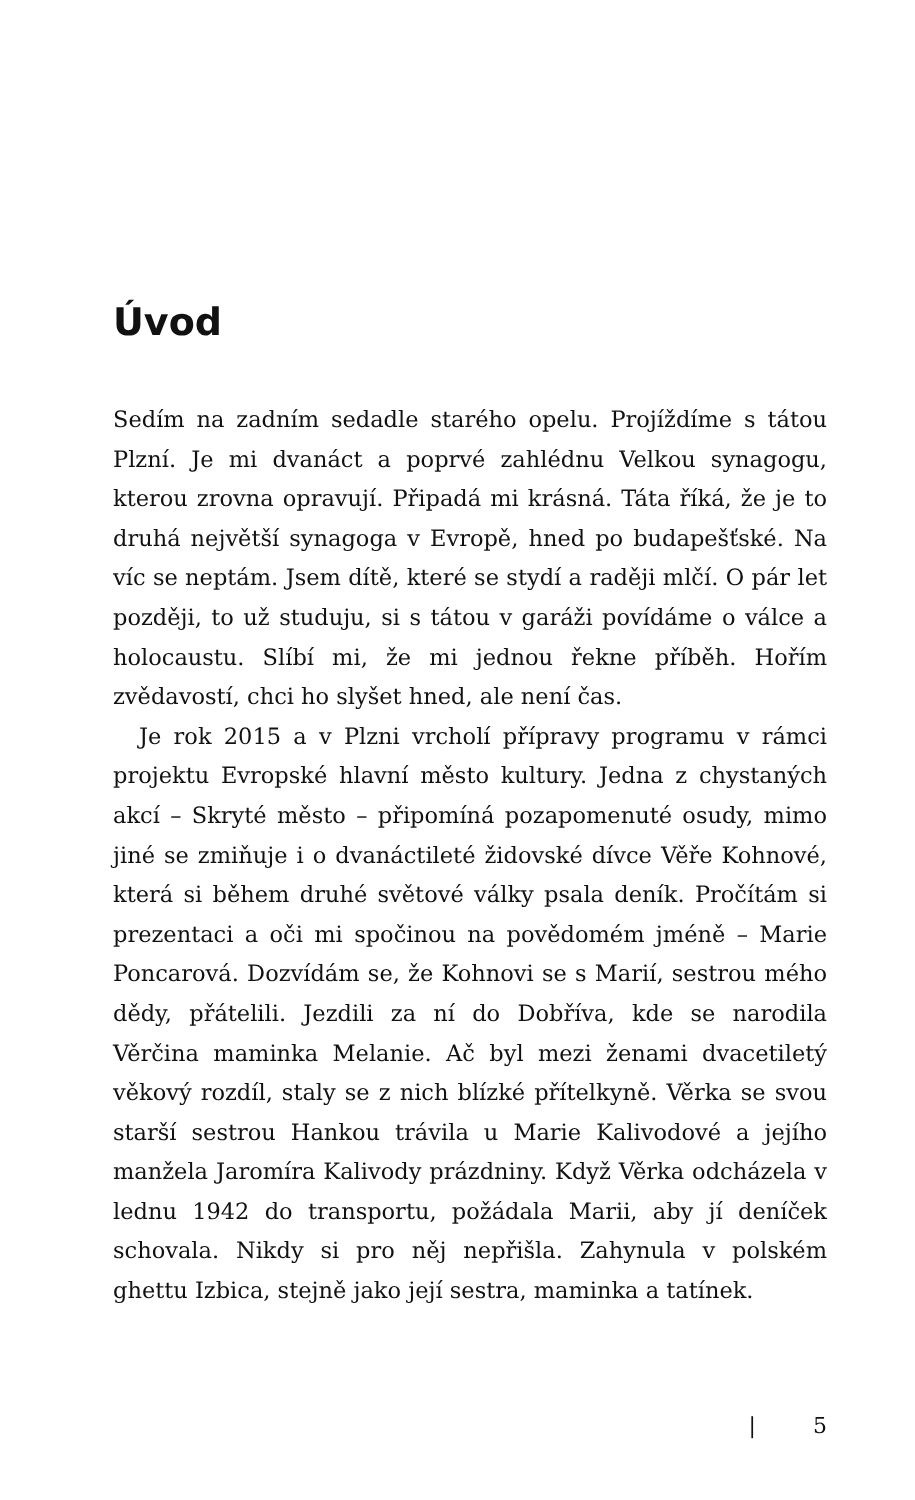Úvod
Sedím na zadním sedadle starého opelu. Projíždíme s tátou Plzní. Je mi dvanáct a poprvé zahlédnu Velkou synagogu, kterou zrovna opravují. Připadá mi krásná. Táta říká, že je to druhá největší synagoga v Evropě, hned po budapešťské. Na víc se neptám. Jsem dítě, které se stydí a raději mlčí. O pár let později, to už studuju, si s tátou v garáži povídáme o válce a holocaustu. Slíbí mi, že mi jednou řekne příběh. Hořím zvědavostí, chci ho slyšet hned, ale není čas.
Je rok 2015 a v Plzni vrcholí přípravy programu v rámci projektu Evropské hlavní město kultury. Jedna z chystaných akcí – Skryté město – připomíná pozapomenuté osudy, mimo jiné se zmiňuje i o dvanáctileté židovské dívce Věře Kohnové, která si během druhé světové války psala deník. Pročítám si prezentaci a oči mi spočinou na povědomém jméně – Marie Poncarová. Dozvídám se, že Kohnovi se s Marií, sestrou mého dědy, přátelili. Jezdili za ní do Dobříva, kde se narodila Věrčina maminka Melanie. Ač byl mezi ženami dvacetiletý věkový rozdíl, staly se z nich blízké přítelkyně. Věrka se svou starší sestrou Hankou trávila u Marie Kalivodové a jejího manžela Jaromíra Kalivody prázdniny. Když Věrka odcházela v lednu 1942 do transportu, požádala Marii, aby jí deníček schovala. Nikdy si pro něj nepřišla. Zahynula v polském ghettu Izbica, stejně jako její sestra, maminka a tatínek.
| 5